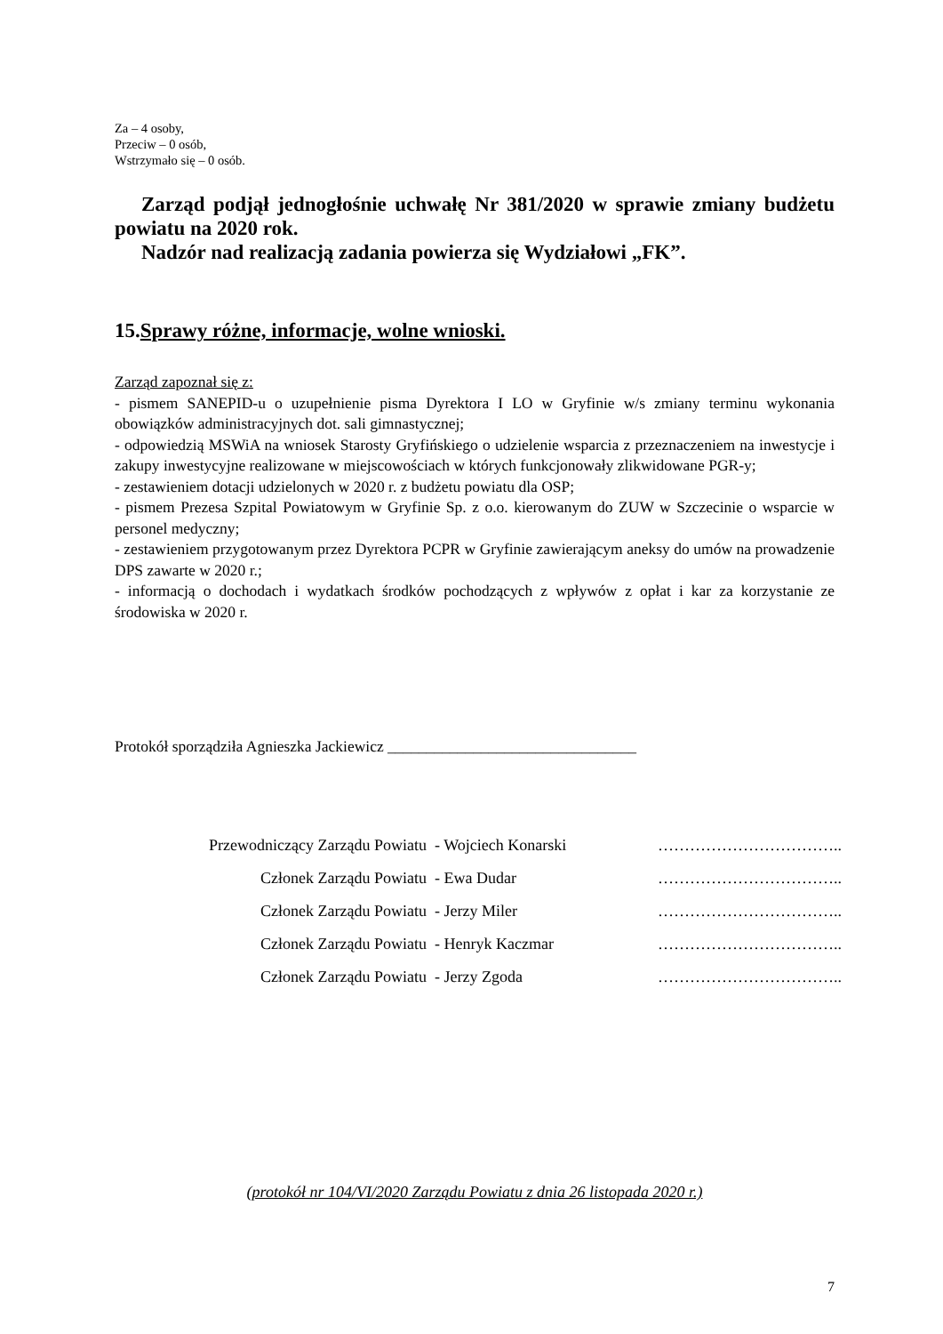Za – 4 osoby,
Przeciw – 0 osób,
Wstrzymało się – 0 osób.
Zarząd podjął jednogłośnie uchwałę Nr 381/2020 w sprawie zmiany budżetu powiatu na 2020 rok.
Nadzór nad realizacją zadania powierza się Wydziałowi „FK”.
15.Sprawy różne, informacje, wolne wnioski.
Zarząd zapoznał się z:
- pismem SANEPID-u o uzupełnienie pisma Dyrektora I LO w Gryfinie w/s zmiany terminu wykonania obowiązków administracyjnych dot. sali gimnastycznej;
- odpowiedzią MSWiA na wniosek Starosty Gryfińskiego o udzielenie wsparcia z przeznaczeniem na inwestycje i zakupy inwestycyjne realizowane w miejscowościach w których funkcjonowały zlikwidowane PGR-y;
- zestawieniem dotacji udzielonych w 2020 r. z budżetu powiatu dla OSP;
- pismem Prezesa Szpital Powiatowym w Gryfinie Sp. z o.o. kierowanym do ZUW w Szczecinie o wsparcie w personel medyczny;
- zestawieniem przygotowanym przez Dyrektora PCPR w Gryfinie zawierającym aneksy do umów na prowadzenie DPS zawarte w 2020 r.;
- informacją o dochodach i wydatkach środków pochodzących z wpływów z opłat i kar za korzystanie ze środowiska w 2020 r.
Protokół sporządziła Agnieszka Jackiewicz ________________________________
| Przewodniczący Zarządu Powiatu | - Wojciech Konarski | …………………………….. |
| Członek Zarządu Powiatu | - Ewa Dudar | …………………………….. |
| Członek Zarządu Powiatu | - Jerzy Miler | …………………………….. |
| Członek Zarządu Powiatu | - Henryk Kaczmar | …………………………….. |
| Członek Zarządu Powiatu | - Jerzy Zgoda | …………………………….. |
(protokół nr 104/VI/2020 Zarządu Powiatu z dnia 26 listopada 2020 r.)
7